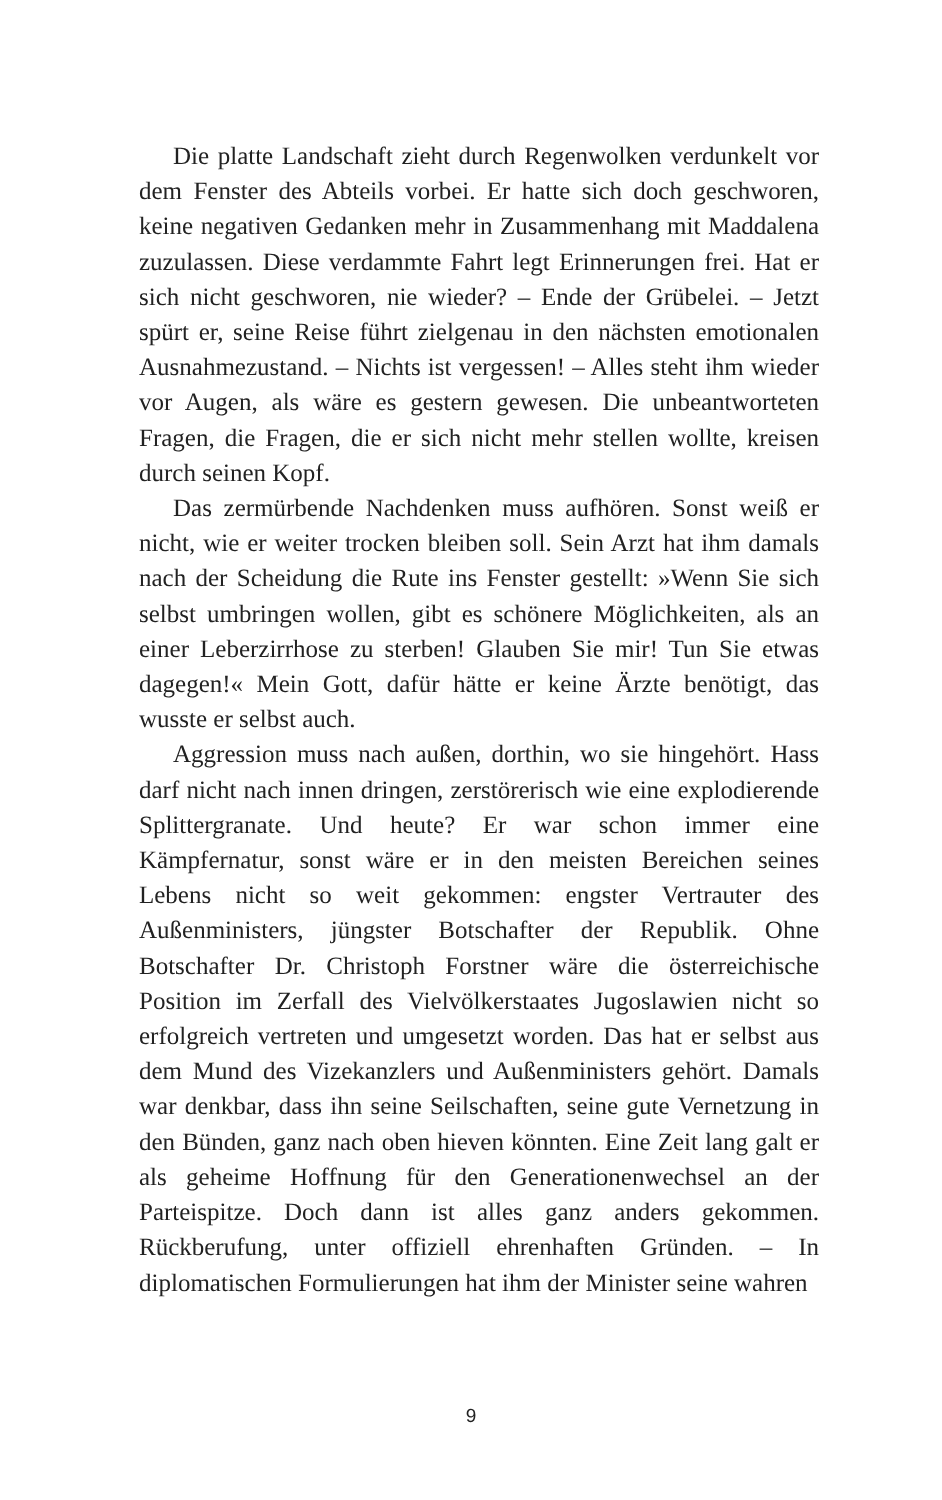Die platte Landschaft zieht durch Regenwolken verdunkelt vor dem Fenster des Abteils vorbei. Er hatte sich doch geschworen, keine negativen Gedanken mehr in Zusammenhang mit Maddalena zuzulassen. Diese verdammte Fahrt legt Erinnerungen frei. Hat er sich nicht geschworen, nie wieder? – Ende der Grübelei. – Jetzt spürt er, seine Reise führt zielgenau in den nächsten emotionalen Ausnahmezustand. – Nichts ist vergessen! – Alles steht ihm wieder vor Augen, als wäre es gestern gewesen. Die unbeantworteten Fragen, die Fragen, die er sich nicht mehr stellen wollte, kreisen durch seinen Kopf.
Das zermürbende Nachdenken muss aufhören. Sonst weiß er nicht, wie er weiter trocken bleiben soll. Sein Arzt hat ihm damals nach der Scheidung die Rute ins Fenster gestellt: »Wenn Sie sich selbst umbringen wollen, gibt es schönere Möglichkeiten, als an einer Leberzirrhose zu sterben! Glauben Sie mir! Tun Sie etwas dagegen!« Mein Gott, dafür hätte er keine Ärzte benötigt, das wusste er selbst auch.
Aggression muss nach außen, dorthin, wo sie hingehört. Hass darf nicht nach innen dringen, zerstörerisch wie eine explodierende Splittergranate. Und heute? Er war schon immer eine Kämpfernatur, sonst wäre er in den meisten Bereichen seines Lebens nicht so weit gekommen: engster Vertrauter des Außenministers, jüngster Botschafter der Republik. Ohne Botschafter Dr. Christoph Forstner wäre die österreichische Position im Zerfall des Vielvölkerstaates Jugoslawien nicht so erfolgreich vertreten und umgesetzt worden. Das hat er selbst aus dem Mund des Vizekanzlers und Außenministers gehört. Damals war denkbar, dass ihn seine Seilschaften, seine gute Vernetzung in den Bünden, ganz nach oben hieven könnten. Eine Zeit lang galt er als geheime Hoffnung für den Generationenwechsel an der Parteispitze. Doch dann ist alles ganz anders gekommen. Rückberufung, unter offiziell ehrenhaften Gründen. – In diplomatischen Formulierungen hat ihm der Minister seine wahren
9